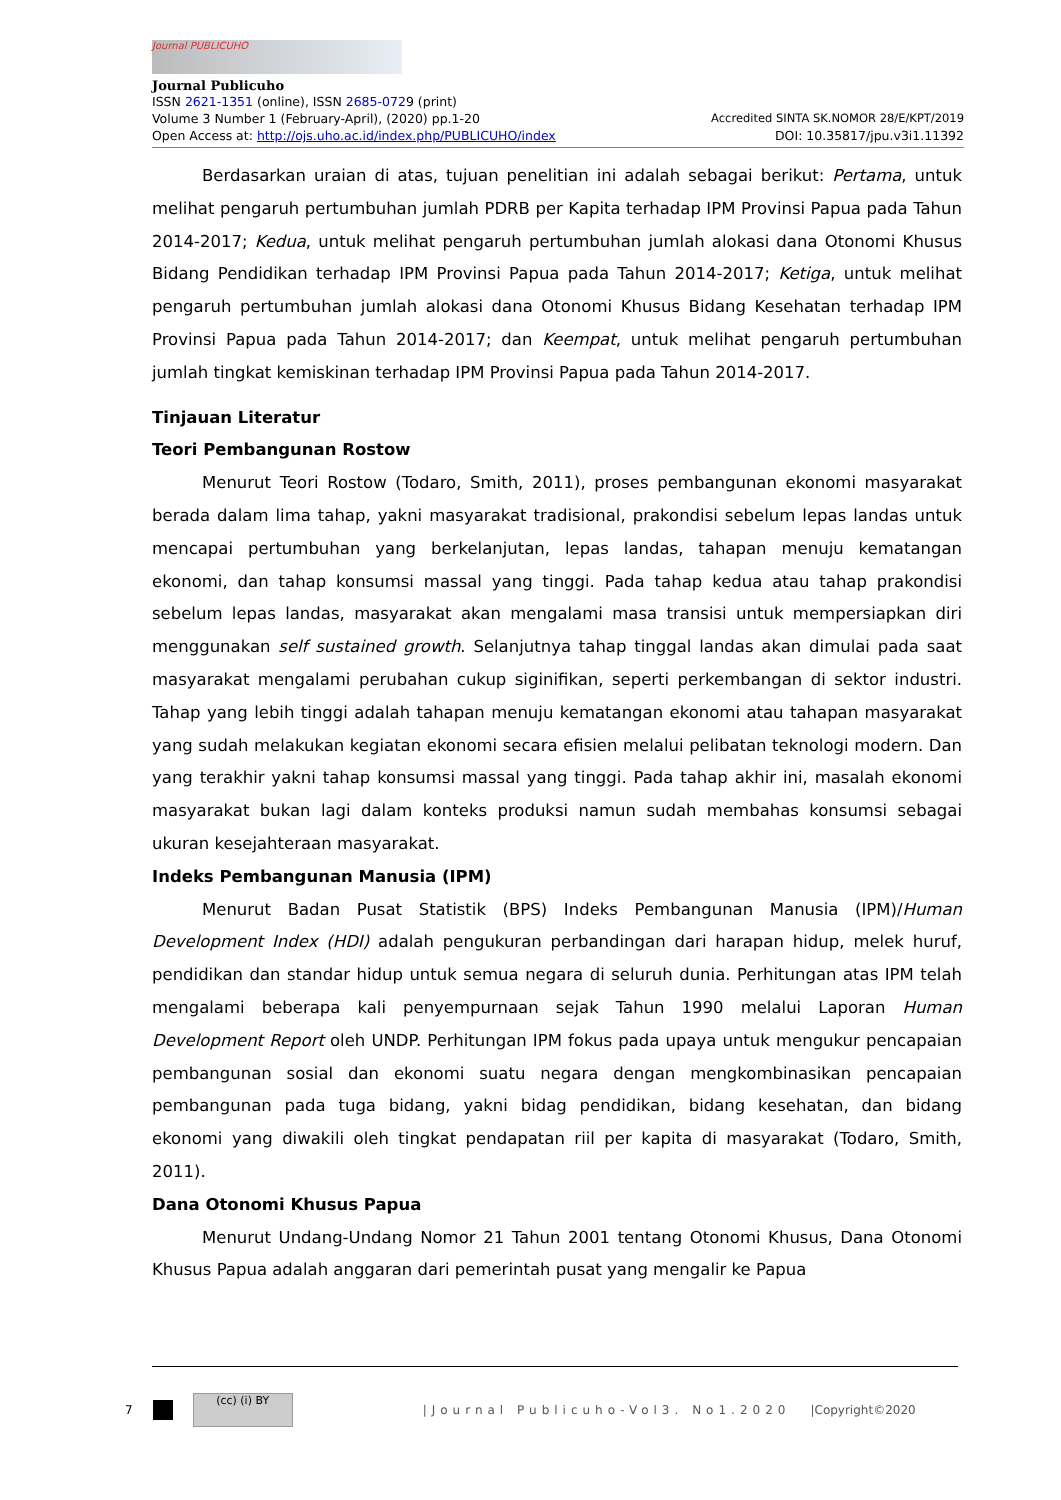Journal PUBLICUHO
Journal Publicuho
ISSN 2621-1351 (online), ISSN 2685-0729 (print)
Volume 3 Number 1 (February-April), (2020) pp.1-20 Accredited SINTA SK.NOMOR 28/E/KPT/2019
Open Access at: http://ojs.uho.ac.id/index.php/PUBLICUHO/index DOI: 10.35817/jpu.v3i1.11392
Berdasarkan uraian di atas, tujuan penelitian ini adalah sebagai berikut: Pertama, untuk melihat pengaruh pertumbuhan jumlah PDRB per Kapita terhadap IPM Provinsi Papua pada Tahun 2014-2017; Kedua, untuk melihat pengaruh pertumbuhan jumlah alokasi dana Otonomi Khusus Bidang Pendidikan terhadap IPM Provinsi Papua pada Tahun 2014-2017; Ketiga, untuk melihat pengaruh pertumbuhan jumlah alokasi dana Otonomi Khusus Bidang Kesehatan terhadap IPM Provinsi Papua pada Tahun 2014-2017; dan Keempat, untuk melihat pengaruh pertumbuhan jumlah tingkat kemiskinan terhadap IPM Provinsi Papua pada Tahun 2014-2017.
Tinjauan Literatur
Teori Pembangunan Rostow
Menurut Teori Rostow (Todaro, Smith, 2011), proses pembangunan ekonomi masyarakat berada dalam lima tahap, yakni masyarakat tradisional, prakondisi sebelum lepas landas untuk mencapai pertumbuhan yang berkelanjutan, lepas landas, tahapan menuju kematangan ekonomi, dan tahap konsumsi massal yang tinggi. Pada tahap kedua atau tahap prakondisi sebelum lepas landas, masyarakat akan mengalami masa transisi untuk mempersiapkan diri menggunakan self sustained growth. Selanjutnya tahap tinggal landas akan dimulai pada saat masyarakat mengalami perubahan cukup siginifikan, seperti perkembangan di sektor industri. Tahap yang lebih tinggi adalah tahapan menuju kematangan ekonomi atau tahapan masyarakat yang sudah melakukan kegiatan ekonomi secara efisien melalui pelibatan teknologi modern. Dan yang terakhir yakni tahap konsumsi massal yang tinggi. Pada tahap akhir ini, masalah ekonomi masyarakat bukan lagi dalam konteks produksi namun sudah membahas konsumsi sebagai ukuran kesejahteraan masyarakat.
Indeks Pembangunan Manusia (IPM)
Menurut Badan Pusat Statistik (BPS) Indeks Pembangunan Manusia (IPM)/Human Development Index (HDI) adalah pengukuran perbandingan dari harapan hidup, melek huruf, pendidikan dan standar hidup untuk semua negara di seluruh dunia. Perhitungan atas IPM telah mengalami beberapa kali penyempurnaan sejak Tahun 1990 melalui Laporan Human Development Report oleh UNDP. Perhitungan IPM fokus pada upaya untuk mengukur pencapaian pembangunan sosial dan ekonomi suatu negara dengan mengkombinasikan pencapaian pembangunan pada tuga bidang, yakni bidag pendidikan, bidang kesehatan, dan bidang ekonomi yang diwakili oleh tingkat pendapatan riil per kapita di masyarakat (Todaro, Smith, 2011).
Dana Otonomi Khusus Papua
Menurut Undang-Undang Nomor 21 Tahun 2001 tentang Otonomi Khusus, Dana Otonomi Khusus Papua adalah anggaran dari pemerintah pusat yang mengalir ke Papua
7
(cc) (i) BY
|Journal Publicuho-Vol3. No1.2020 |Copyright©2020